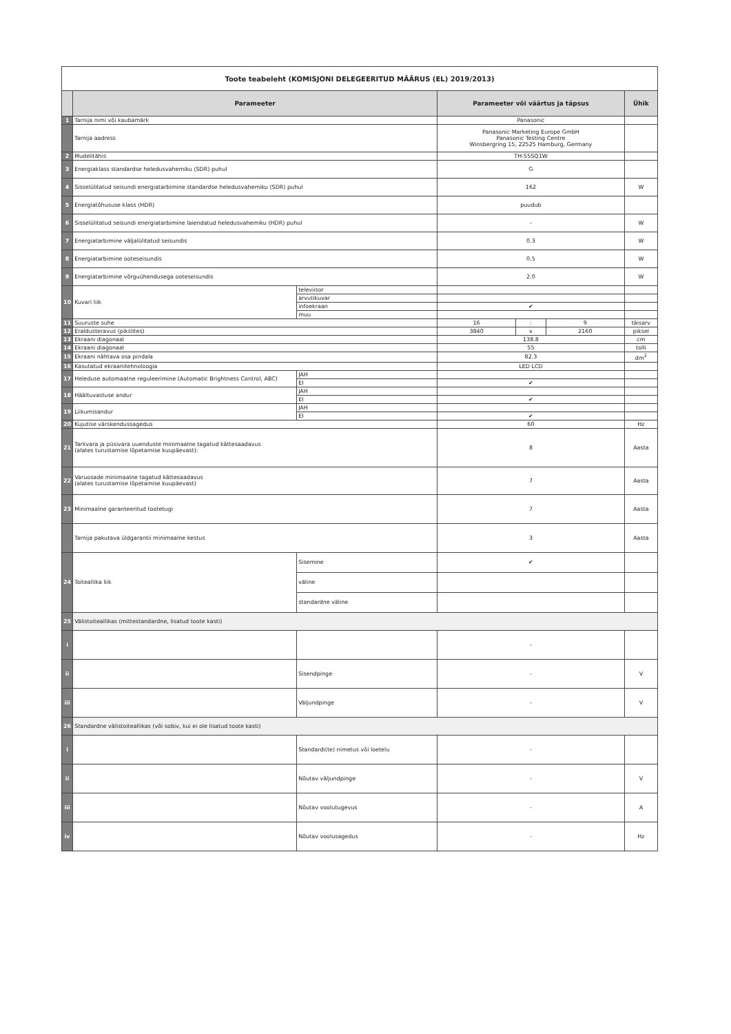| Toote teabeleht (KOMISJONI DELEGEERITUD MÄÄRUS (EL) 2019/2013) | | | | | | |
| | Parameeter | | Parameeter või väärtus ja täpsus | | | Ühik |
| 1 | Tarnija nimi või kaubamärk | | Panasonic | | | |
| | Tarnija aadress | | Panasonic Marketing Europe GmbH Panasonic Testing Centre Winsbergring 15, 22525 Hamburg, Germany | | | |
| 2 | Mudelitähis | | TH-55SQ1W | | | |
| 3 | Energiaklass standardse heledusvahemiku (SDR) puhul | | G | | | |
| 4 | Sisselülitatud seisundi energiatarbimine standardse heledusvahemiku (SDR) puhul | | 162 | | | W |
| 5 | Energiatõhususe klass (HDR) | | puudub | | | |
| 6 | Sisselülitatud seisundi energiatarbimine laiendatud heledusvahemiku (HDR) puhul | | - | | | W |
| 7 | Energiatarbimine väljalülitatud seisundis | | 0.3 | | | W |
| 8 | Energiatarbimine ooteseisundis | | 0.5 | | | W |
| 9 | Energiatarbimine võrguühendusega ooteseisundis | | 2.0 | | | W |
| 10 | Kuvari liik | televiisor | | | | |
| | | arvutikuvar | | | | |
| | | infoekraan | ✔ | | | |
| | | muu | | | | |
| 11 | Suuruste suhe | | 16 | : | 9 | täisarv |
| 12 | Eraldusteravus (pikslites) | | 3840 | x | 2160 | piksel |
| 13 | Ekraani diagonaal | | 138.8 | | | cm |
| 14 | Ekraani diagonaal | | 55 | | | tolli |
| 15 | Ekraani nähtava osa pindala | | 82.3 | | | dm<sup>2</sup> |
| 16 | Kasutatud ekraanitehnoloogia | | LED LCD | | | |
| 17 | Heleduse automaatne reguleerimine (Automatic Brightness Control, ABC) | JAH | | | | |
| | | EI | ✔ | | | |
| 18 | Häältuvastuse andur | JAH | | | | |
| | | EI | ✔ | | | |
| 19 | Liikumisandur | JAH | | | | |
| | | EI | ✔ | | | |
| 20 | Kujutise värskendussagedus | | 60 | | | Hz |
| 21 | Tarkvara ja püsivara uuenduste minimaalne tagatud kättesaadavus (alates turustamise lõpetamise kuupäevast): | | 8 | | | Aasta |
| 22 | Varuosade minimaalne tagatud kättesaadavus (alates turustamise lõpetamise kuupäevast) | | 7 | | | Aasta |
| 23 | Minimaalne garanteeritud tootetugi | | 7 | | | Aasta |
| | Tarnija pakutava üldgarantii minimaalne kestus | | 3 | | | Aasta |
| 24 | Toiteallika liik | Sisemine | ✔ | | | |
| | | väline | | | | |
| | | standardne väline | | | | |
| 25 | Välistoiteallikas (mittestandardne, lisatud toote kasti) | | | | | |
| i | | | - | | | |
| ii | | Sisendpinge | - | | | V |
| iii | | Väljundpinge | - | | | V |
| 26 | Standardne välistoiteallikas (või sobiv, kui ei ole lisatud toote kasti) | | | | | |
| i | | Standardi(te) nimetus või loetelu | - | | | |
| ii | | Nõutav väljundpinge | - | | | V |
| iii | | Nõutav voolutugevus | - | | | A |
| iv | | Nõutav voolusagedus | - | | | Hz |